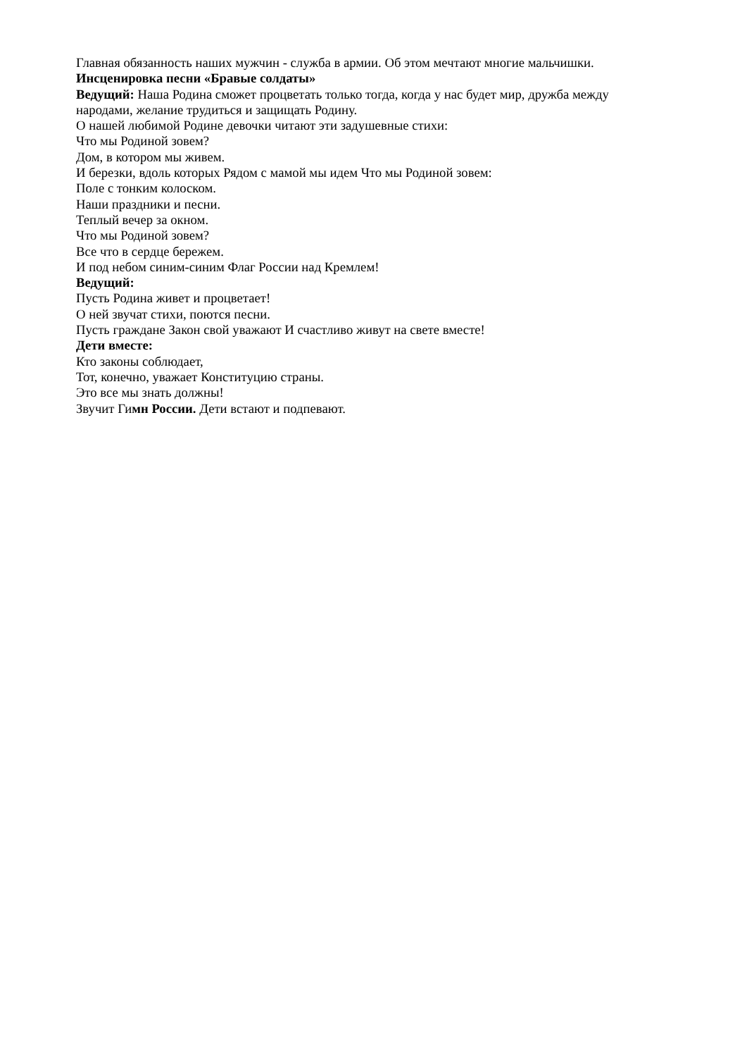Главная обязанность наших мужчин - служба в армии. Об этом мечтают многие мальчишки.
Инсценировка песни «Бравые солдаты»
Ведущий: Наша Родина сможет процветать только тогда, когда у нас будет мир, дружба между народами, желание трудиться и защищать Родину.
О нашей любимой Родине девочки читают эти задушевные стихи:
Что мы Родиной зовем?
Дом, в котором мы живем.
И березки, вдоль которых Рядом с мамой мы идем Что мы Родиной зовем:
Поле с тонким колоском.
Наши праздники и песни.
Теплый вечер за окном.
Что мы Родиной зовем?
Все что в сердце бережем.
И под небом синим-синим Флаг России над Кремлем!
Ведущий:
Пусть Родина живет и процветает!
О ней звучат стихи, поются песни.
Пусть граждане Закон свой уважают И счастливо живут на свете вместе!
Дети вместе:
Кто законы соблюдает,
Тот, конечно, уважает Конституцию страны.
Это все мы знать должны!
Звучит Гимн России. Дети встают и подпевают.